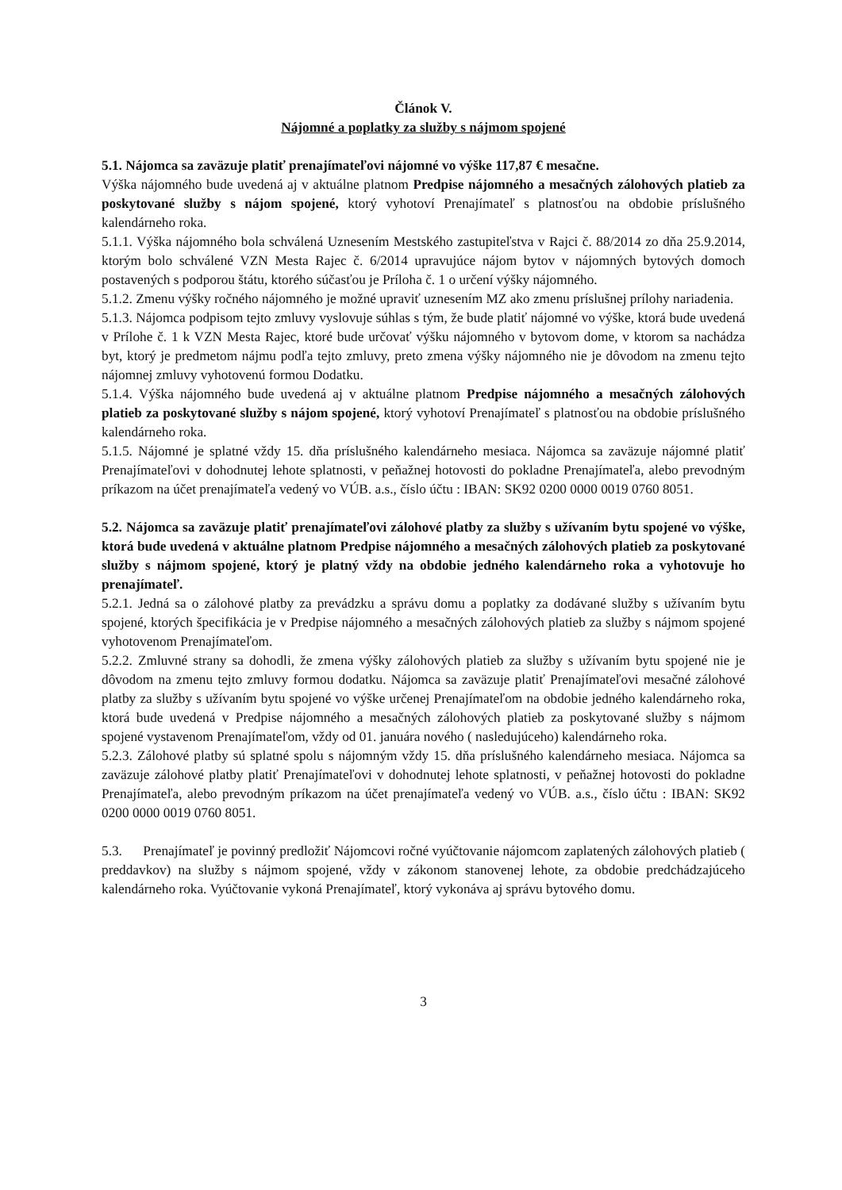Článok V.
Nájomné a poplatky za služby s nájmom spojené
5.1. Nájomca sa zaväzuje platiť prenajímateľovi nájomné vo výške 117,87 € mesačne.
Výška nájomného bude uvedená aj v aktuálne platnom Predpise nájomného a mesačných zálohových platieb za poskytované služby s nájom spojené, ktorý vyhotoví Prenajímateľ s platnosťou na obdobie príslušného kalendárneho roka.
5.1.1. Výška nájomného bola schválená Uznesením Mestského zastupiteľstva v Rajci č. 88/2014 zo dňa 25.9.2014, ktorým bolo schválené VZN Mesta Rajec č. 6/2014 upravujúce nájom bytov v nájomných bytových domoch postavených s podporou štátu, ktorého súčasťou je Príloha č. 1 o určení výšky nájomného.
5.1.2. Zmenu výšky ročného nájomného je možné upraviť uznesením MZ ako zmenu príslušnej prílohy nariadenia.
5.1.3. Nájomca podpisom tejto zmluvy vyslovuje súhlas s tým, že bude platiť nájomné vo výške, ktorá bude uvedená v Prílohe č. 1 k VZN Mesta Rajec, ktoré bude určovať výšku nájomného v bytovom dome, v ktorom sa nachádza byt, ktorý je predmetom nájmu podľa tejto zmluvy, preto zmena výšky nájomného nie je dôvodom na zmenu tejto nájomnej zmluvy vyhotovenú formou Dodatku.
5.1.4. Výška nájomného bude uvedená aj v aktuálne platnom Predpise nájomného a mesačných zálohových platieb za poskytované služby s nájom spojené, ktorý vyhotoví Prenajímateľ s platnosťou na obdobie príslušného kalendárneho roka.
5.1.5. Nájomné je splatné vždy 15. dňa príslušného kalendárneho mesiaca. Nájomca sa zaväzuje nájomné platiť Prenajímateľovi v dohodnutej lehote splatnosti, v peňažnej hotovosti do pokladne Prenajímateľa, alebo prevodným príkazom na účet prenajímateľa vedený vo VÚB. a.s., číslo účtu : IBAN: SK92 0200 0000 0019 0760 8051.
5.2. Nájomca sa zaväzuje platiť prenajímateľovi zálohové platby za služby s užívaním bytu spojené vo výške, ktorá bude uvedená v aktuálne platnom Predpise nájomného a mesačných zálohových platieb za poskytované služby s nájmom spojené, ktorý je platný vždy na obdobie jedného kalendárneho roka a vyhotovuje ho prenajímateľ.
5.2.1. Jedná sa o zálohové platby za prevádzku a správu domu a poplatky za dodávané služby s užívaním bytu spojené, ktorých špecifikácia je v Predpise nájomného a mesačných zálohových platieb za služby s nájmom spojené vyhotovenom Prenajímateľom.
5.2.2. Zmluvné strany sa dohodli, že zmena výšky zálohových platieb za služby s užívaním bytu spojené nie je dôvodom na zmenu tejto zmluvy formou dodatku. Nájomca sa zaväzuje platiť Prenajímateľovi mesačné zálohové platby za služby s užívaním bytu spojené vo výške určenej Prenajímateľom na obdobie jedného kalendárneho roka, ktorá bude uvedená v Predpise nájomného a mesačných zálohových platieb za poskytované služby s nájmom spojené vystavenom Prenajímateľom, vždy od 01. januára nového ( nasledujúceho) kalendárneho roka.
5.2.3. Zálohové platby sú splatné spolu s nájomným vždy 15. dňa príslušného kalendárneho mesiaca. Nájomca sa zaväzuje zálohové platby platiť Prenajímateľovi v dohodnutej lehote splatnosti, v peňažnej hotovosti do pokladne Prenajímateľa, alebo prevodným príkazom na účet prenajímateľa vedený vo VÚB. a.s., číslo účtu : IBAN: SK92 0200 0000 0019 0760 8051.
5.3. Prenajímateľ je povinný predložiť Nájomcovi ročné vyúčtovanie nájomcom zaplatených zálohových platieb ( preddavkov) na služby s nájmom spojené, vždy v zákonom stanovenej lehote, za obdobie predchádzajúceho kalendárneho roka. Vyúčtovanie vykoná Prenajímateľ, ktorý vykonáva aj správu bytového domu.
3